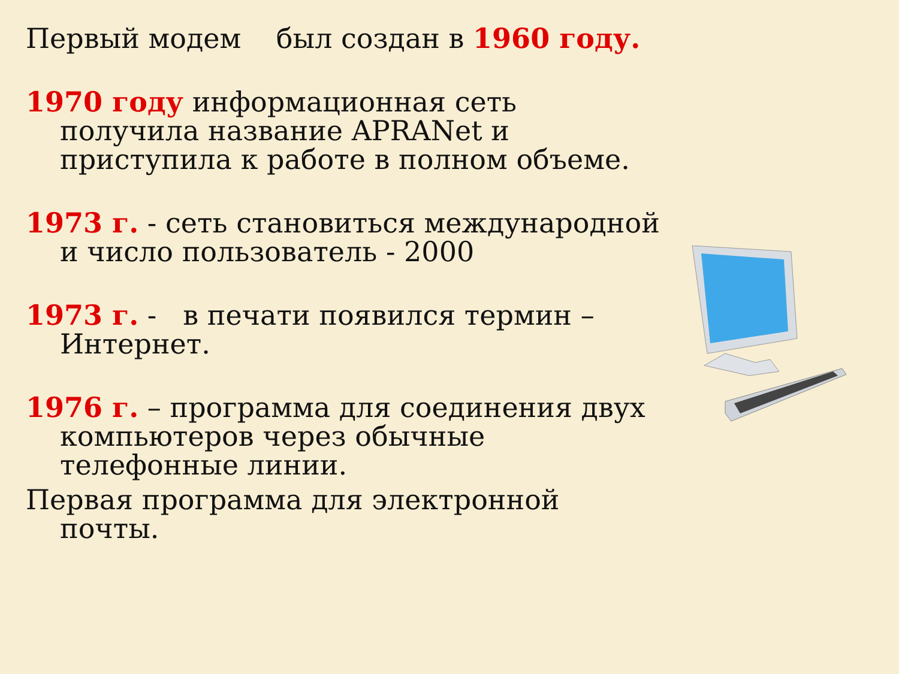Первый модем был создан в 1960 году.
1970 году информационная сеть получила название APRANet и приступила к работе в полном объеме.
1973 г. - сеть становиться международной и число пользователь - 2000
1973 г. - в печати появился термин – Интернет.
1976 г. – программа для соединения двух компьютеров через обычные телефонные линии.
Первая программа для электронной почты.